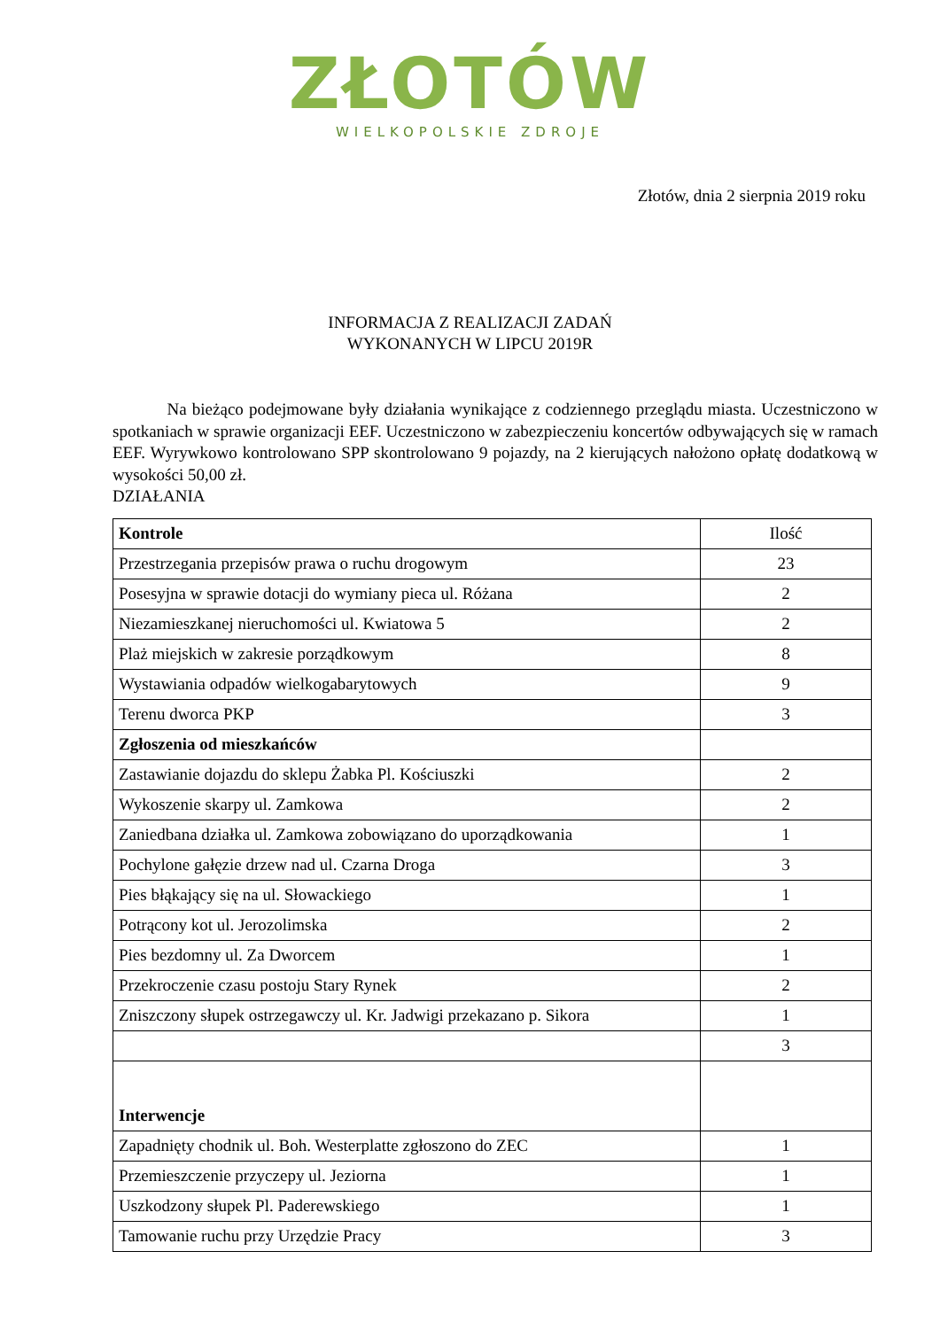ZŁOTÓW
WIELKOPOLSKIE ZDROJE
Złotów, dnia 2 sierpnia 2019 roku
INFORMACJA Z REALIZACJI ZADAŃ
WYKONANYCH W LIPCU 2019R
Na bieżąco podejmowane były działania wynikające z codziennego przeglądu miasta. Uczestniczono w spotkaniach w sprawie organizacji EEF. Uczestniczono w zabezpieczeniu koncertów odbywających się w ramach EEF. Wyrywkowo kontrolowano SPP skontrolowano 9 pojazdy, na 2 kierujących nałożono opłatę dodatkową w wysokości 50,00 zł.
DZIAŁANIA
| Kontrole | Ilość |
| Przestrzegania przepisów prawa o ruchu drogowym | 23 |
| Posesyjna w sprawie dotacji do wymiany pieca ul. Różana | 2 |
| Niezamieszkanej nieruchomości ul. Kwiatowa 5 | 2 |
| Plaż miejskich w zakresie porządkowym | 8 |
| Wystawiania odpadów wielkogabarytowych | 9 |
| Terenu dworca PKP | 3 |
| Zgłoszenia od mieszkańców | |
| Zastawianie dojazdu do sklepu Żabka Pl. Kościuszki | 2 |
| Wykoszenie skarpy ul. Zamkowa | 2 |
| Zaniedbana działka ul. Zamkowa zobowiązano do uporządkowania | 1 |
| Pochylone gałęzie drzew nad ul. Czarna Droga | 3 |
| Pies błąkający się na ul. Słowackiego | 1 |
| Potrącony kot ul. Jerozolimska | 2 |
| Pies bezdomny ul. Za Dworcem | 1 |
| Przekroczenie czasu postoju Stary Rynek | 2 |
| Zniszczony słupek ostrzegawczy ul. Kr. Jadwigi przekazano p. Sikora | 1 |
| | 3 |
| Interwencje | |
| Zapadnięty chodnik ul. Boh. Westerplatte zgłoszono do ZEC | 1 |
| Przemieszczenie przyczepy ul. Jeziorna | 1 |
| Uszkodzony słupek Pl. Paderewskiego | 1 |
| Tamowanie ruchu przy Urzędzie Pracy | 3 |